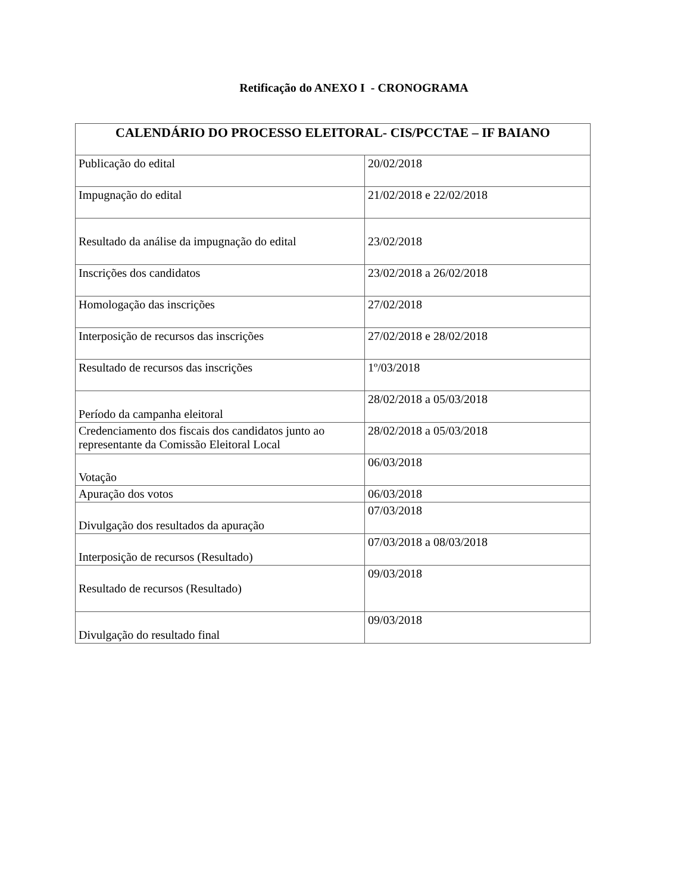Retificação do ANEXO I - CRONOGRAMA
| CALENDÁRIO DO PROCESSO ELEITORAL- CIS/PCCTAE – IF BAIANO | |
| --- | --- |
| Publicação do edital | 20/02/2018 |
| Impugnação do edital | 21/02/2018 e 22/02/2018 |
| Resultado da análise da impugnação do edital | 23/02/2018 |
| Inscrições dos candidatos | 23/02/2018 a 26/02/2018 |
| Homologação das inscrições | 27/02/2018 |
| Interposição de recursos das inscrições | 27/02/2018 e 28/02/2018 |
| Resultado de recursos das inscrições | 1º/03/2018 |
| Período da campanha eleitoral | 28/02/2018 a 05/03/2018 |
| Credenciamento dos fiscais dos candidatos junto ao representante da Comissão Eleitoral Local | 28/02/2018 a 05/03/2018 |
| Votação | 06/03/2018 |
| Apuração dos votos | 06/03/2018 |
| Divulgação dos resultados da apuração | 07/03/2018 |
| Interposição de recursos (Resultado) | 07/03/2018 a 08/03/2018 |
| Resultado de recursos (Resultado) | 09/03/2018 |
| Divulgação do resultado final | 09/03/2018 |